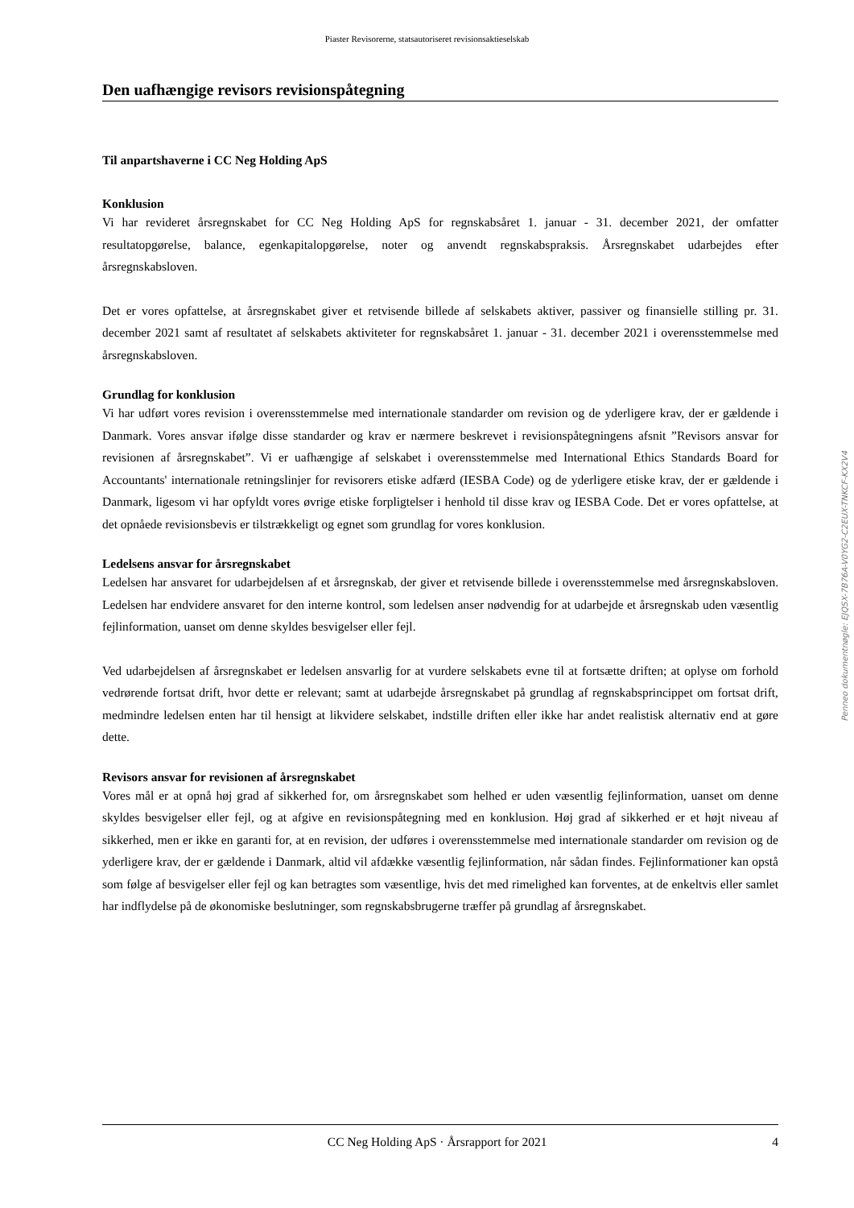Piaster Revisorerne, statsautoriseret revisionsaktieselskab
Den uafhængige revisors revisionspåtegning
Til anpartshaverne i CC Neg Holding ApS
Konklusion
Vi har revideret årsregnskabet for CC Neg Holding ApS for regnskabsåret 1. januar - 31. december 2021, der omfatter resultatopgørelse, balance, egenkapitalopgørelse, noter og anvendt regnskabspraksis. Årsregnskabet udarbejdes efter årsregnskabsloven.
Det er vores opfattelse, at årsregnskabet giver et retvisende billede af selskabets aktiver, passiver og finansielle stilling pr. 31. december 2021 samt af resultatet af selskabets aktiviteter for regnskabsåret 1. januar - 31. december 2021 i overensstemmelse med årsregnskabsloven.
Grundlag for konklusion
Vi har udført vores revision i overensstemmelse med internationale standarder om revision og de yderligere krav, der er gældende i Danmark. Vores ansvar ifølge disse standarder og krav er nærmere beskrevet i revisionspåtegningens afsnit ”Revisors ansvar for revisionen af årsregnskabet”. Vi er uafhængige af selskabet i overensstemmelse med International Ethics Standards Board for Accountants' internationale retningslinjer for revisorers etiske adfærd (IESBA Code) og de yderligere etiske krav, der er gældende i Danmark, ligesom vi har opfyldt vores øvrige etiske forpligtelser i henhold til disse krav og IESBA Code. Det er vores opfattelse, at det opnåede revisionsbevis er tilstrækkeligt og egnet som grundlag for vores konklusion.
Ledelsens ansvar for årsregnskabet
Ledelsen har ansvaret for udarbejdelsen af et årsregnskab, der giver et retvisende billede i overensstemmelse med årsregnskabsloven. Ledelsen har endvidere ansvaret for den interne kontrol, som ledelsen anser nødvendig for at udarbejde et årsregnskab uden væsentlig fejlinformation, uanset om denne skyldes besvigelser eller fejl.
Ved udarbejdelsen af årsregnskabet er ledelsen ansvarlig for at vurdere selskabets evne til at fortsætte driften; at oplyse om forhold vedrørende fortsat drift, hvor dette er relevant; samt at udarbejde årsregnskabet på grundlag af regnskabsprincippet om fortsat drift, medmindre ledelsen enten har til hensigt at likvidere selskabet, indstille driften eller ikke har andet realistisk alternativ end at gøre dette.
Revisors ansvar for revisionen af årsregnskabet
Vores mål er at opnå høj grad af sikkerhed for, om årsregnskabet som helhed er uden væsentlig fejlinformation, uanset om denne skyldes besvigelser eller fejl, og at afgive en revisionspåtegning med en konklusion. Høj grad af sikkerhed er et højt niveau af sikkerhed, men er ikke en garanti for, at en revision, der udføres i overensstemmelse med internationale standarder om revision og de yderligere krav, der er gældende i Danmark, altid vil afdække væsentlig fejlinformation, når sådan findes. Fejlinformationer kan opstå som følge af besvigelser eller fejl og kan betragtes som væsentlige, hvis det med rimelighed kan forventes, at de enkeltvis eller samlet har indflydelse på de økonomiske beslutninger, som regnskabsbrugerne træffer på grundlag af årsregnskabet.
Penneo dokumentnøgle: EJQSX-7B76A-V0YG2-C2EUX-TNKCF-KX2V4
CC Neg Holding ApS · Årsrapport for 2021 4